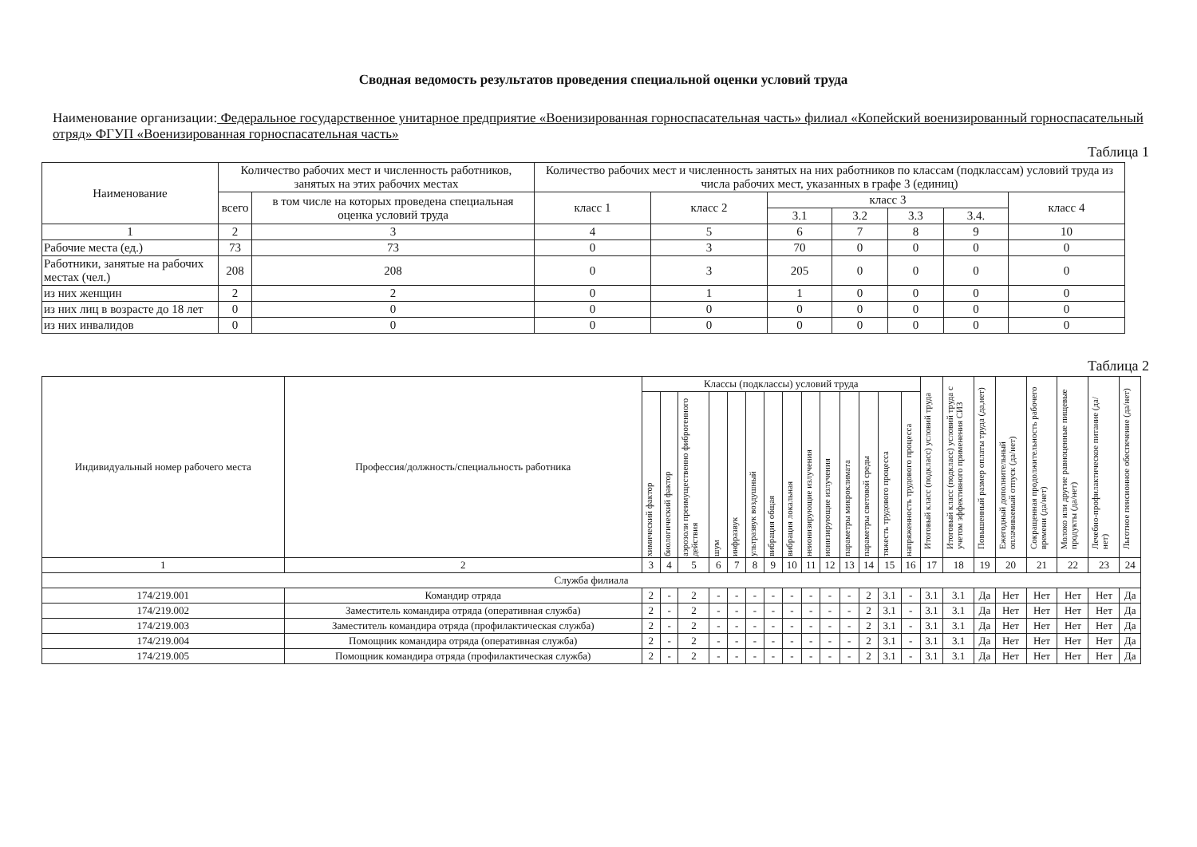Сводная ведомость результатов проведения специальной оценки условий труда
Наименование организации: Федеральное государственное унитарное предприятие «Военизированная горноспасательная часть» филиал «Копейский военизированный горноспасательный отряд» ФГУП «Военизированная горноспасательная часть»
Таблица 1
| Наименование | Количество рабочих мест и численность работников, занятых на этих рабочих местах | | Количество рабочих мест и численность занятых на них работников по классам (подклассам) условий труда из числа рабочих мест, указанных в графе 3 (единиц) | | | | | | |
| --- | --- | --- | --- | --- | --- | --- | --- | --- | --- |
| | всего | в том числе на которых проведена специальная оценка условий труда | класс 1 | класс 2 | класс 3 | | | | класс 4 |
| | | | | | 3.1 | 3.2 | 3.3 | 3.4. | |
| 1 | 2 | 3 | 4 | 5 | 6 | 7 | 8 | 9 | 10 |
| Рабочие места (ед.) | 73 | 73 | 0 | 3 | 70 | 0 | 0 | 0 | 0 |
| Работники, занятые на рабочих местах (чел.) | 208 | 208 | 0 | 3 | 205 | 0 | 0 | 0 | 0 |
| из них женщин | 2 | 2 | 0 | 1 | 1 | 0 | 0 | 0 | 0 |
| из них лиц в возрасте до 18 лет | 0 | 0 | 0 | 0 | 0 | 0 | 0 | 0 | 0 |
| из них инвалидов | 0 | 0 | 0 | 0 | 0 | 0 | 0 | 0 | 0 |
Таблица 2
| Индивидуальный номер рабочего места | Профессия/должность/специальность работника | Классы (подклассы) условий труда | | | | | | | | | | | | | | Итоговый класс (подкласс) условий труда | Итоговый класс (подкласс) условий труда с учетом эффективного применения СИЗ | Повышенный размер оплаты труда (да,нет) | Ежегодный дополнительный оплачиваемый отпуск (да/нет) | Сокращенная продолжительность рабочего времени (да/нет) | Молоко или другие равноценные пищевые продукты (да/нет) | Лечебно-профилактическое питание (да/нет) | Льготное пенсионное обеспечение (да/нет) |
| --- | --- | --- | --- | --- | --- | --- | --- | --- | --- | --- | --- | --- | --- | --- | --- | --- | --- | --- | --- | --- | --- | --- | --- |
| | | химический фактор | биологический фактор | аэрозоли преимущественно фиброгенного действия | шум | инфразвук | ультразвук воздушный | вибрация общая | вибрация локальная | неионизирующие излучения | ионизирующие излучения | параметры микроклимата | параметры световой среды | тяжесть трудового процесса | напряженность трудового процесса | | | | | | | | |
| 1 | 2 | 3 | 4 | 5 | 6 | 7 | 8 | 9 | 10 | 11 | 12 | 13 | 14 | 15 | 16 | 17 | 18 | 19 | 20 | 21 | 22 | 23 | 24 |
| Служба филиала | | | | | | | | | | | | | | | | | | | | | | | |
| 174/219.001 | Командир отряда | 2 | - | 2 | - | - | - | - | - | - | - | - | 2 | 3.1 | - | 3.1 | 3.1 | Да | Нет | Нет | Нет | Нет | Да |
| 174/219.002 | Заместитель командира отряда (оперативная служба) | 2 | - | 2 | - | - | - | - | - | - | - | - | 2 | 3.1 | - | 3.1 | 3.1 | Да | Нет | Нет | Нет | Нет | Да |
| 174/219.003 | Заместитель командира отряда (профилактическая служба) | 2 | - | 2 | - | - | - | - | - | - | - | - | 2 | 3.1 | - | 3.1 | 3.1 | Да | Нет | Нет | Нет | Нет | Да |
| 174/219.004 | Помощник командира отряда (оперативная служба) | 2 | - | 2 | - | - | - | - | - | - | - | - | 2 | 3.1 | - | 3.1 | 3.1 | Да | Нет | Нет | Нет | Нет | Да |
| 174/219.005 | Помощник командира отряда (профилактическая служба) | 2 | - | 2 | - | - | - | - | - | - | - | - | 2 | 3.1 | - | 3.1 | 3.1 | Да | Нет | Нет | Нет | Нет | Да |